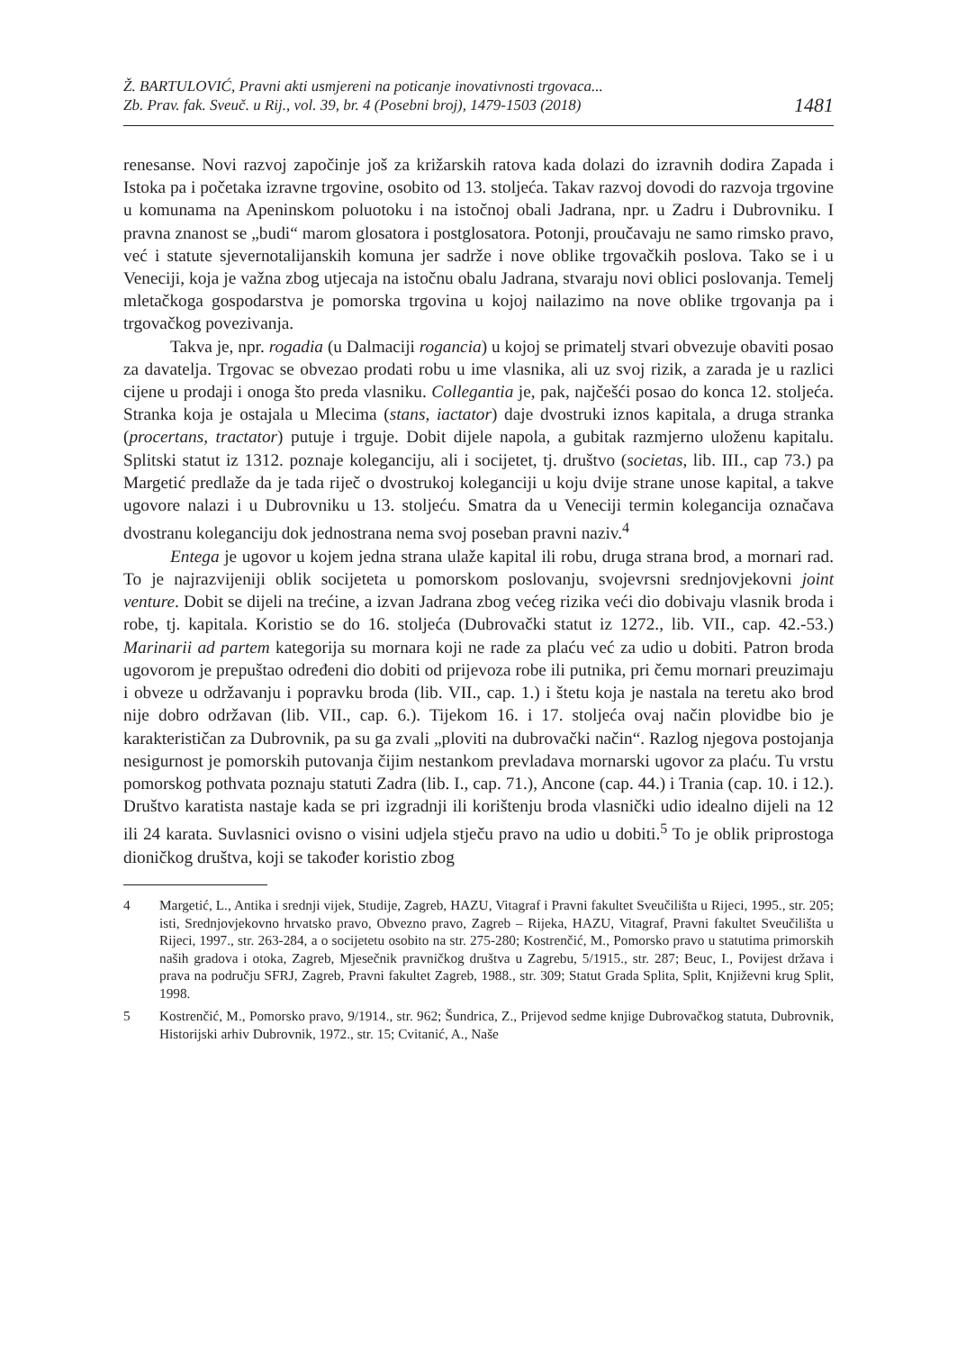Ž. BARTULOVIĆ, Pravni akti usmjereni na poticanje inovativnosti trgovaca...
Zb. Prav. fak. Sveuč. u Rij., vol. 39, br. 4 (Posebni broj), 1479-1503 (2018)
1481
renesanse. Novi razvoj započinje još za križarskih ratova kada dolazi do izravnih dodira Zapada i Istoka pa i početaka izravne trgovine, osobito od 13. stoljeća. Takav razvoj dovodi do razvoja trgovine u komunama na Apeninskom poluotoku i na istočnoj obali Jadrana, npr. u Zadru i Dubrovniku. I pravna znanost se „budi“ marom glosatora i postglosatora. Potonji, proučavaju ne samo rimsko pravo, već i statute sjevernotalijanskih komuna jer sadrže i nove oblike trgovačkih poslova. Tako se i u Veneciji, koja je važna zbog utjecaja na istočnu obalu Jadrana, stvaraju novi oblici poslovanja. Temelj mletačkoga gospodarstva je pomorska trgovina u kojoj nailazimo na nove oblike trgovanja pa i trgovačkog povezivanja.
Takva je, npr. rogadia (u Dalmaciji rogancia) u kojoj se primatelj stvari obvezuje obaviti posao za davatelja. Trgovac se obvezao prodati robu u ime vlasnika, ali uz svoj rizik, a zarada je u razlici cijene u prodaji i onoga što preda vlasniku. Collegantia je, pak, najčešći posao do konca 12. stoljeća. Stranka koja je ostajala u Mlecima (stans, iactator) daje dvostruki iznos kapitala, a druga stranka (procertans, tractator) putuje i trguje. Dobit dijele napola, a gubitak razmjerno uloženu kapitalu. Splitski statut iz 1312. poznaje koleganciju, ali i socijetet, tj. društvo (societas, lib. III., cap 73.) pa Margetić predlaže da je tada riječ o dvostrukoj koleganciji u koju dvije strane unose kapital, a takve ugovore nalazi i u Dubrovniku u 13. stoljeću. Smatra da u Veneciji termin kolegancija označava dvostranu koleganciju dok jednostrana nema svoj poseban pravni naziv.<sup>4</sup>
Entega je ugovor u kojem jedna strana ulaže kapital ili robu, druga strana brod, a mornari rad. To je najrazvijeniji oblik socijeteta u pomorskom poslovanju, svojevrsni srednjovjekovni joint venture. Dobit se dijeli na trećine, a izvan Jadrana zbog većeg rizika veći dio dobivaju vlasnik broda i robe, tj. kapitala. Koristio se do 16. stoljeća (Dubrovački statut iz 1272., lib. VII., cap. 42.-53.) Marinarii ad partem kategorija su mornara koji ne rade za plaću već za udio u dobiti. Patron broda ugovorom je prepuštao određeni dio dobiti od prijevoza robe ili putnika, pri čemu mornari preuzimaju i obveze u održavanju i popravku broda (lib. VII., cap. 1.) i štetu koja je nastala na teretu ako brod nije dobro održavan (lib. VII., cap. 6.). Tijekom 16. i 17. stoljeća ovaj način plovidbe bio je karakterističan za Dubrovnik, pa su ga zvali „ploviti na dubrovački način“. Razlog njegova postojanja nesigurnost je pomorskih putovanja čijim nestankom prevladava mornarski ugovor za plaću. Tu vrstu pomorskog pothvata poznaju statuti Zadra (lib. I., cap. 71.), Ancone (cap. 44.) i Trania (cap. 10. i 12.). Društvo karatista nastaje kada se pri izgradnji ili korištenju broda vlasnički udio idealno dijeli na 12 ili 24 karata. Suvlasnici ovisno o visini udjela stječu pravo na udio u dobiti.<sup>5</sup> To je oblik priprostoga dioničkog društva, koji se također koristio zbog
4 Margetić, L., Antika i srednji vijek, Studije, Zagreb, HAZU, Vitagraf i Pravni fakultet Sveučilišta u Rijeci, 1995., str. 205; isti, Srednjovjekovno hrvatsko pravo, Obvezno pravo, Zagreb – Rijeka, HAZU, Vitagraf, Pravni fakultet Sveučilišta u Rijeci, 1997., str. 263-284, a o socijetetu osobito na str. 275-280; Kostrenčić, M., Pomorsko pravo u statutima primorskih naših gradova i otoka, Zagreb, Mjesečnik pravničkog društva u Zagrebu, 5/1915., str. 287; Beuc, I., Povijest država i prava na području SFRJ, Zagreb, Pravni fakultet Zagreb, 1988., str. 309; Statut Grada Splita, Split, Književni krug Split, 1998.
5 Kostrenčić, M., Pomorsko pravo, 9/1914., str. 962; Šundrica, Z., Prijevod sedme knjige Dubrovačkog statuta, Dubrovnik, Historijski arhiv Dubrovnik, 1972., str. 15; Cvitanić, A., Naše